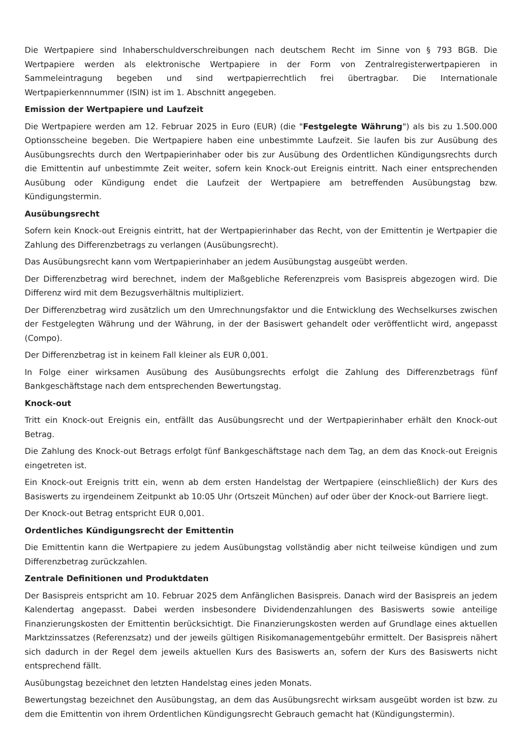Die Wertpapiere sind Inhaberschuldverschreibungen nach deutschem Recht im Sinne von § 793 BGB. Die Wertpapiere werden als elektronische Wertpapiere in der Form von Zentralregisterwertpapieren in Sammeleintragung begeben und sind wertpapierrechtlich frei übertragbar. Die Internationale Wertpapierkennnummer (ISIN) ist im 1. Abschnitt angegeben.
Emission der Wertpapiere und Laufzeit
Die Wertpapiere werden am 12. Februar 2025 in Euro (EUR) (die "Festgelegte Währung") als bis zu 1.500.000 Optionsscheine begeben. Die Wertpapiere haben eine unbestimmte Laufzeit. Sie laufen bis zur Ausübung des Ausübungsrechts durch den Wertpapierinhaber oder bis zur Ausübung des Ordentlichen Kündigungsrechts durch die Emittentin auf unbestimmte Zeit weiter, sofern kein Knock-out Ereignis eintritt. Nach einer entsprechenden Ausübung oder Kündigung endet die Laufzeit der Wertpapiere am betreffenden Ausübungstag bzw. Kündigungstermin.
Ausübungsrecht
Sofern kein Knock-out Ereignis eintritt, hat der Wertpapierinhaber das Recht, von der Emittentin je Wertpapier die Zahlung des Differenzbetrags zu verlangen (Ausübungsrecht).
Das Ausübungsrecht kann vom Wertpapierinhaber an jedem Ausübungstag ausgeübt werden.
Der Differenzbetrag wird berechnet, indem der Maßgebliche Referenzpreis vom Basispreis abgezogen wird. Die Differenz wird mit dem Bezugsverhältnis multipliziert.
Der Differenzbetrag wird zusätzlich um den Umrechnungsfaktor und die Entwicklung des Wechselkurses zwischen der Festgelegten Währung und der Währung, in der der Basiswert gehandelt oder veröffentlicht wird, angepasst (Compo).
Der Differenzbetrag ist in keinem Fall kleiner als EUR 0,001.
In Folge einer wirksamen Ausübung des Ausübungsrechts erfolgt die Zahlung des Differenzbetrags fünf Bankgeschäftstage nach dem entsprechenden Bewertungstag.
Knock-out
Tritt ein Knock-out Ereignis ein, entfällt das Ausübungsrecht und der Wertpapierinhaber erhält den Knock-out Betrag.
Die Zahlung des Knock-out Betrags erfolgt fünf Bankgeschäftstage nach dem Tag, an dem das Knock-out Ereignis eingetreten ist.
Ein Knock-out Ereignis tritt ein, wenn ab dem ersten Handelstag der Wertpapiere (einschließlich) der Kurs des Basiswerts zu irgendeinem Zeitpunkt ab 10:05 Uhr (Ortszeit München) auf oder über der Knock-out Barriere liegt.
Der Knock-out Betrag entspricht EUR 0,001.
Ordentliches Kündigungsrecht der Emittentin
Die Emittentin kann die Wertpapiere zu jedem Ausübungstag vollständig aber nicht teilweise kündigen und zum Differenzbetrag zurückzahlen.
Zentrale Definitionen und Produktdaten
Der Basispreis entspricht am 10. Februar 2025 dem Anfänglichen Basispreis. Danach wird der Basispreis an jedem Kalendertag angepasst. Dabei werden insbesondere Dividendenzahlungen des Basiswerts sowie anteilige Finanzierungskosten der Emittentin berücksichtigt. Die Finanzierungskosten werden auf Grundlage eines aktuellen Marktzinssatzes (Referenzsatz) und der jeweils gültigen Risikomanagementgebühr ermittelt. Der Basispreis nähert sich dadurch in der Regel dem jeweils aktuellen Kurs des Basiswerts an, sofern der Kurs des Basiswerts nicht entsprechend fällt.
Ausübungstag bezeichnet den letzten Handelstag eines jeden Monats.
Bewertungstag bezeichnet den Ausübungstag, an dem das Ausübungsrecht wirksam ausgeübt worden ist bzw. zu dem die Emittentin von ihrem Ordentlichen Kündigungsrecht Gebrauch gemacht hat (Kündigungstermin).